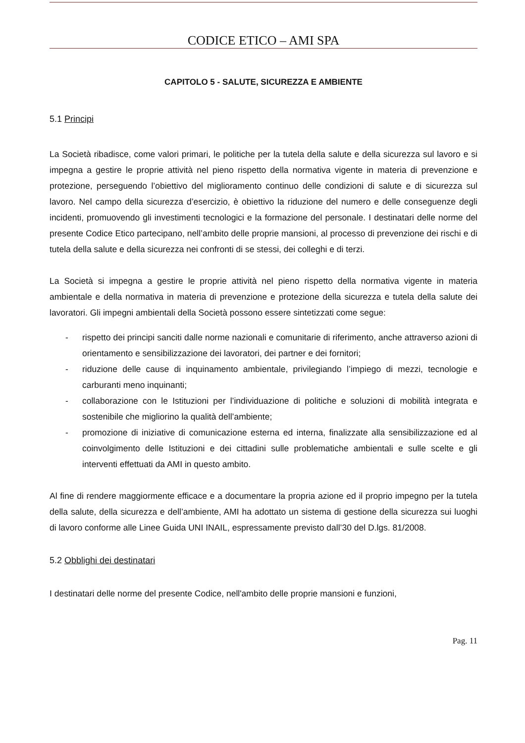CODICE ETICO – AMI SPA
CAPITOLO 5 - SALUTE, SICUREZZA E AMBIENTE
5.1 Principi
La Società ribadisce, come valori primari, le politiche per la tutela della salute e della sicurezza sul lavoro e si impegna a gestire le proprie attività nel pieno rispetto della normativa vigente in materia di prevenzione e protezione, perseguendo l’obiettivo del miglioramento continuo delle condizioni di salute e di sicurezza sul lavoro. Nel campo della sicurezza d’esercizio, è obiettivo la riduzione del numero e delle conseguenze degli incidenti, promuovendo gli investimenti tecnologici e la formazione del personale. I destinatari delle norme del presente Codice Etico partecipano, nell’ambito delle proprie mansioni, al processo di prevenzione dei rischi e di tutela della salute e della sicurezza nei confronti di se stessi, dei colleghi e di terzi.
La Società si impegna a gestire le proprie attività nel pieno rispetto della normativa vigente in materia ambientale e della normativa in materia di prevenzione e protezione della sicurezza e tutela della salute dei lavoratori. Gli impegni ambientali della Società possono essere sintetizzati come segue:
- rispetto dei principi sanciti dalle norme nazionali e comunitarie di riferimento, anche attraverso azioni di orientamento e sensibilizzazione dei lavoratori, dei partner e dei fornitori;
- riduzione delle cause di inquinamento ambientale, privilegiando l’impiego di mezzi, tecnologie e carburanti meno inquinanti;
- collaborazione con le Istituzioni per l’individuazione di politiche e soluzioni di mobilità integrata e sostenibile che migliorino la qualità dell’ambiente;
- promozione di iniziative di comunicazione esterna ed interna, finalizzate alla sensibilizzazione ed al coinvolgimento delle Istituzioni e dei cittadini sulle problematiche ambientali e sulle scelte e gli interventi effettuati da AMI in questo ambito.
Al fine di rendere maggiormente efficace e a documentare la propria azione ed il proprio impegno per la tutela della salute, della sicurezza e dell’ambiente, AMI ha adottato un sistema di gestione della sicurezza sui luoghi di lavoro conforme alle Linee Guida UNI INAIL, espressamente previsto dall’30 del D.lgs. 81/2008.
5.2 Obblighi dei destinatari
I destinatari delle norme del presente Codice, nell'ambito delle proprie mansioni e funzioni,
Pag. 11